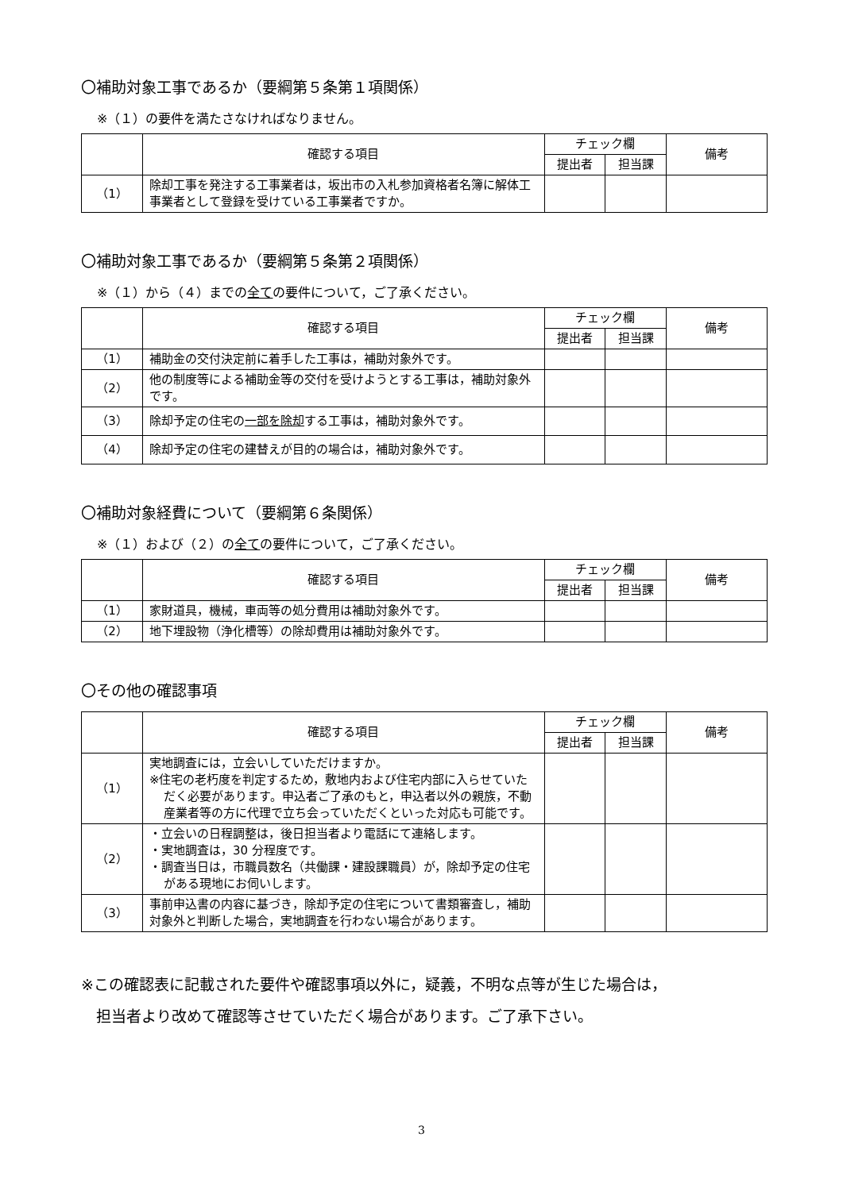〇補助対象工事であるか（要綱第５条第１項関係）
※（１）の要件を満たさなければなりません。
| | 確認する項目 | チェック欄 | | 備考 |
| --- | --- | --- | --- | --- |
| | | 提出者 | 担当課 | |
| （1） | 除却工事を発注する工事業者は，坂出市の入札参加資格者名簿に解体工事業者として登録を受けている工事業者ですか。 | | | |
〇補助対象工事であるか（要綱第５条第２項関係）
※（１）から（４）までの全ての要件について，ご了承ください。
| | 確認する項目 | チェック欄 | | 備考 |
| --- | --- | --- | --- | --- |
| | | 提出者 | 担当課 | |
| （1） | 補助金の交付決定前に着手した工事は，補助対象外です。 | | | |
| （2） | 他の制度等による補助金等の交付を受けようとする工事は，補助対象外です。 | | | |
| （3） | 除却予定の住宅の 一部を除却 する工事は，補助対象外です。 | | | |
| （4） | 除却予定の住宅の建替えが目的の場合は，補助対象外です。 | | | |
〇補助対象経費について（要綱第６条関係）
※（１）および（２）の全ての要件について，ご了承ください。
| | 確認する項目 | チェック欄 | | 備考 |
| --- | --- | --- | --- | --- |
| | | 提出者 | 担当課 | |
| （1） | 家財道具，機械，車両等の処分費用は補助対象外です。 | | | |
| （2） | 地下埋設物（浄化槽等）の除却費用は補助対象外です。 | | | |
〇その他の確認事項
| | 確認する項目 | チェック欄 | | 備考 |
| --- | --- | --- | --- | --- |
| | | 提出者 | 担当課 | |
| （1） | 実地調査には，立会いしていただけますか。 ※住宅の老朽度を判定するため，敷地内および住宅内部に入らせていただく必要があります。申込者ご了承のもと，申込者以外の親族，不動産業者等の方に代理で立ち会っていただくといった対応も可能です。 | | | |
| （2） | ・立会いの日程調整は，後日担当者より電話にて連絡します。 ・実地調査は，30 分程度です。 ・調査当日は，市職員数名（共働課・建設課職員）が，除却予定の住宅がある現地にお伺いします。 | | | |
| （3） | 事前申込書の内容に基づき，除却予定の住宅について書類審査し，補助対象外と判断した場合，実地調査を行わない場合があります。 | | | |
※この確認表に記載された要件や確認事項以外に，疑義，不明な点等が生じた場合は，
 担当者より改めて確認等させていただく場合があります。ご了承下さい。
3